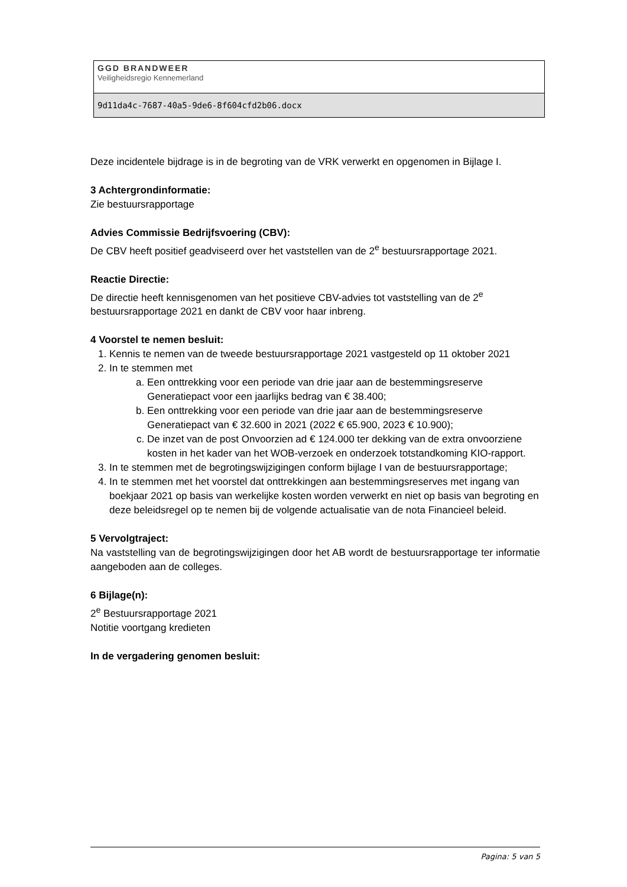GGD BRANDWEER
Veiligheidsregio Kennemerland
9d11da4c-7687-40a5-9de6-8f604cfd2b06.docx
Deze incidentele bijdrage is in de begroting van de VRK verwerkt en opgenomen in Bijlage I.
3 Achtergrondinformatie:
Zie bestuursrapportage
Advies Commissie Bedrijfsvoering (CBV):
De CBV heeft positief geadviseerd over het vaststellen van de 2<sup>e</sup> bestuursrapportage 2021.
Reactie Directie:
De directie heeft kennisgenomen van het positieve CBV-advies tot vaststelling van de 2<sup>e</sup> bestuursrapportage 2021 en dankt de CBV voor haar inbreng.
4 Voorstel te nemen besluit:
1. Kennis te nemen van de tweede bestuursrapportage 2021 vastgesteld op 11 oktober 2021
2. In te stemmen met
a. Een onttrekking voor een periode van drie jaar aan de bestemmingsreserve Generatiepact voor een jaarlijks bedrag van € 38.400;
b. Een onttrekking voor een periode van drie jaar aan de bestemmingsreserve Generatiepact van € 32.600 in 2021 (2022 € 65.900, 2023 € 10.900);
c. De inzet van de post Onvoorzien ad € 124.000 ter dekking van de extra onvoorziene kosten in het kader van het WOB-verzoek en onderzoek totstandkoming KIO-rapport.
3. In te stemmen met de begrotingswijzigingen conform bijlage I van de bestuursrapportage;
4. In te stemmen met het voorstel dat onttrekkingen aan bestemmingsreserves met ingang van boekjaar 2021 op basis van werkelijke kosten worden verwerkt en niet op basis van begroting en deze beleidsregel op te nemen bij de volgende actualisatie van de nota Financieel beleid.
5 Vervolgtraject:
Na vaststelling van de begrotingswijzigingen door het AB wordt de bestuursrapportage ter informatie aangeboden aan de colleges.
6 Bijlage(n):
2<sup>e</sup> Bestuursrapportage 2021
Notitie voortgang kredieten
In de vergadering genomen besluit:
Pagina: 5 van 5